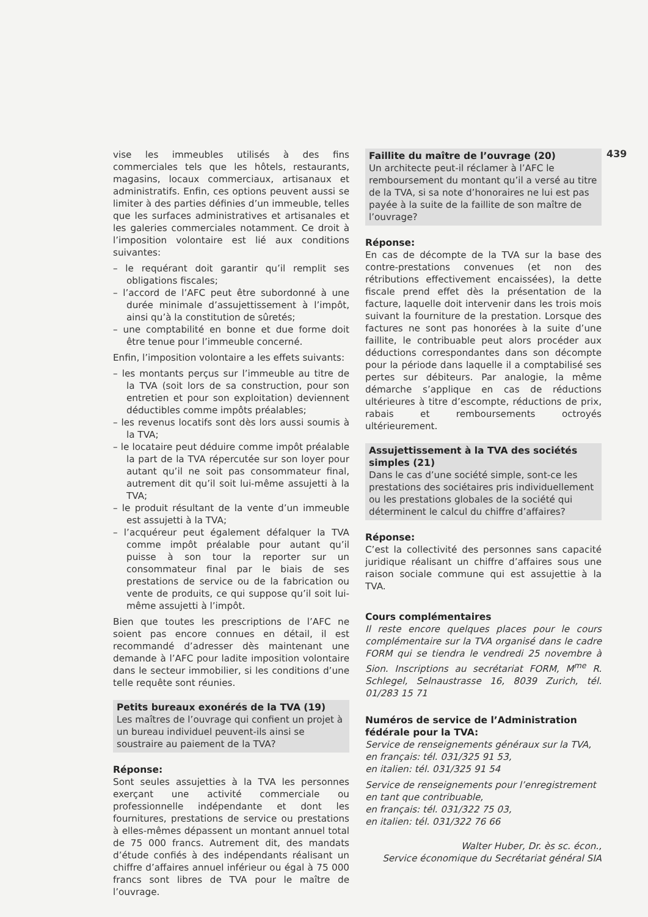439
vise les immeubles utilisés à des fins commerciales tels que les hôtels, restaurants, magasins, locaux commerciaux, artisanaux et administratifs. Enfin, ces options peuvent aussi se limiter à des parties définies d’un immeuble, telles que les surfaces administratives et artisanales et les galeries commerciales notamment. Ce droit à l’imposition volontaire est lié aux conditions suivantes:
– le requérant doit garantir qu’il remplit ses obligations fiscales;
– l’accord de l’AFC peut être subordonné à une durée minimale d’assujettissement à l’impôt, ainsi qu’à la constitution de sûretés;
– une comptabilité en bonne et due forme doit être tenue pour l’immeuble concerné.
Enfin, l’imposition volontaire a les effets suivants:
– les montants perçus sur l’immeuble au titre de la TVA (soit lors de sa construction, pour son entretien et pour son exploitation) deviennent déductibles comme impôts préalables;
– les revenus locatifs sont dès lors aussi soumis à la TVA;
– le locataire peut déduire comme impôt préalable la part de la TVA répercutée sur son loyer pour autant qu’il ne soit pas consommateur final, autrement dit qu’il soit lui-même assujetti à la TVA;
– le produit résultant de la vente d’un immeuble est assujetti à la TVA;
– l’acquéreur peut également défalquer la TVA comme impôt préalable pour autant qu’il puisse à son tour la reporter sur un consommateur final par le biais de ses prestations de service ou de la fabrication ou vente de produits, ce qui suppose qu’il soit lui-même assujetti à l’impôt.
Bien que toutes les prescriptions de l’AFC ne soient pas encore connues en détail, il est recommandé d’adresser dès maintenant une demande à l’AFC pour ladite imposition volontaire dans le secteur immobilier, si les conditions d’une telle requête sont réunies.
Petits bureaux exonérés de la TVA (19)
Les maîtres de l’ouvrage qui confient un projet à un bureau individuel peuvent-ils ainsi se soustraire au paiement de la TVA?
Réponse:
Sont seules assujetties à la TVA les personnes exerçant une activité commerciale ou professionnelle indépendante et dont les fournitures, prestations de service ou prestations à elles-mêmes dépassent un montant annuel total de 75 000 francs. Autrement dit, des mandats d’étude confiés à des indépendants réalisant un chiffre d’affaires annuel inférieur ou égal à 75 000 francs sont libres de TVA pour le maître de l’ouvrage.
Faillite du maître de l’ouvrage (20)
Un architecte peut-il réclamer à l’AFC le remboursement du montant qu’il a versé au titre de la TVA, si sa note d’honoraires ne lui est pas payée à la suite de la faillite de son maître de l’ouvrage?
Réponse:
En cas de décompte de la TVA sur la base des contre-prestations convenues (et non des rétributions effectivement encaissées), la dette fiscale prend effet dès la présentation de la facture, laquelle doit intervenir dans les trois mois suivant la fourniture de la prestation. Lorsque des factures ne sont pas honorées à la suite d’une faillite, le contribuable peut alors procéder aux déductions correspondantes dans son décompte pour la période dans laquelle il a comptabilisé ses pertes sur débiteurs. Par analogie, la même démarche s’applique en cas de réductions ultérieures à titre d’escompte, réductions de prix, rabais et remboursements octroyés ultérieurement.
Assujettissement à la TVA des sociétés simples (21)
Dans le cas d’une société simple, sont-ce les prestations des sociétaires pris individuellement ou les prestations globales de la société qui déterminent le calcul du chiffre d’affaires?
Réponse:
C’est la collectivité des personnes sans capacité juridique réalisant un chiffre d’affaires sous une raison sociale commune qui est assujettie à la TVA.
Cours complémentaires
Il reste encore quelques places pour le cours complémentaire sur la TVA organisé dans le cadre FORM qui se tiendra le vendredi 25 novembre à Sion. Inscriptions au secrétariat FORM, M<sup>me</sup> R. Schlegel, Selnaustrasse 16, 8039 Zurich, tél. 01/283 15 71
Numéros de service de l’Administration fédérale pour la TVA:
Service de renseignements généraux sur la TVA,
en français: tél. 031/325 91 53,
en italien: tél. 031/325 91 54
Service de renseignements pour l’enregistrement en tant que contribuable,
en français: tél. 031/322 75 03,
en italien: tél. 031/322 76 66
Walter Huber, Dr. ès sc. écon.,
Service économique du Secrétariat général SIA